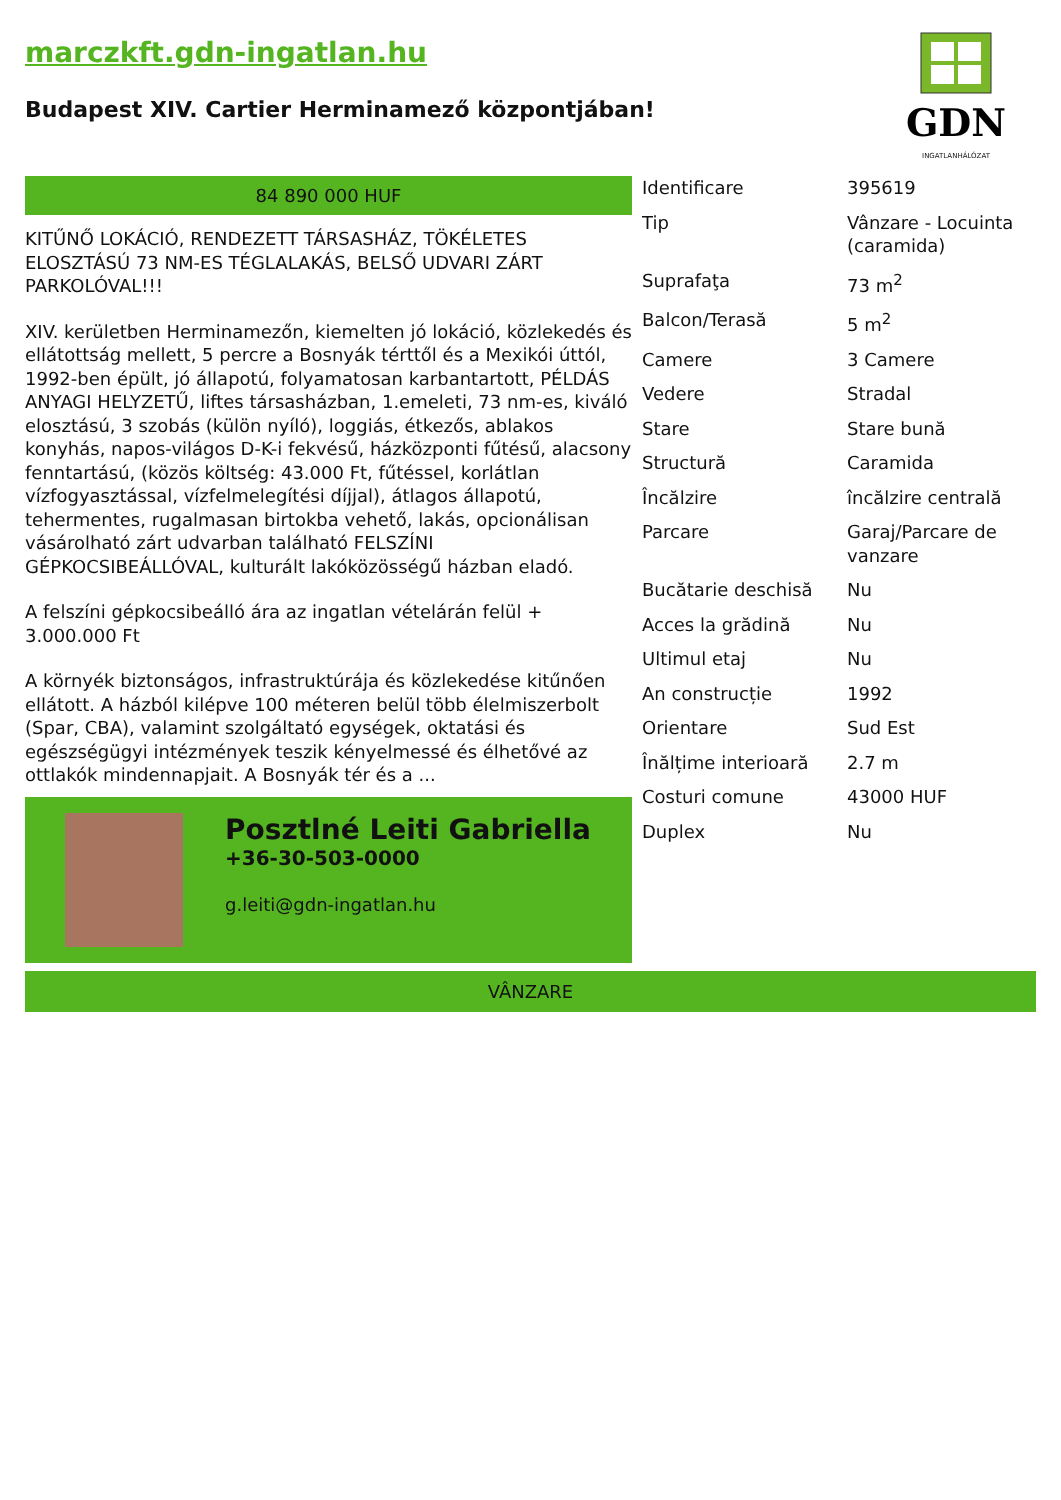marczkft.gdn-ingatlan.hu
Budapest XIV. Cartier Herminamező központjában!
GDN
INGATLANHÁLÓZAT
84 890 000 HUF
KITŰNŐ LOKÁCIÓ, RENDEZETT TÁRSASHÁZ, TÖKÉLETES ELOSZTÁSÚ 73 NM-ES TÉGLALAKÁS, BELSŐ UDVARI ZÁRT PARKOLÓVAL!!!
XIV. kerületben Herminamezőn, kiemelten jó lokáció, közlekedés és ellátottság mellett, 5 percre a Bosnyák térttől és a Mexikói úttól, 1992-ben épült, jó állapotú, folyamatosan karbantartott, PÉLDÁS ANYAGI HELYZETŰ, liftes társasházban, 1.emeleti, 73 nm-es, kiváló elosztású, 3 szobás (külön nyíló), loggiás, étkezős, ablakos konyhás, napos-világos D-K-i fekvésű, házközponti fűtésű, alacsony fenntartású, (közös költség: 43.000 Ft, fűtéssel, korlátlan vízfogyasztással, vízfelmelegítési díjjal), átlagos állapotú, tehermentes, rugalmasan birtokba vehető, lakás, opcionálisan vásárolható zárt udvarban található FELSZÍNI GÉPKOCSIBEÁLLÓVAL, kulturált lakóközösségű házban eladó.
A felszíni gépkocsibeálló ára az ingatlan vételárán felül + 3.000.000 Ft
A környék biztonságos, infrastruktúrája és közlekedése kitűnően ellátott. A házból kilépve 100 méteren belül több élelmiszerbolt (Spar, CBA), valamint szolgáltató egységek, oktatási és egészségügyi intézmények teszik kényelmessé és élhetővé az ottlakók mindennapjait. A Bosnyák tér és a ...
Posztlné Leiti Gabriella
+36-30-503-0000
g.leiti@gdn-ingatlan.hu
| Identificare | 395619 |
| Tip | Vânzare - Locuinta (caramida) |
| Suprafaţa | 73 m<sup>2</sup> |
| Balcon/Terasă | 5 m<sup>2</sup> |
| Camere | 3 Camere |
| Vedere | Stradal |
| Stare | Stare bună |
| Structură | Caramida |
| Încălzire | încălzire centrală |
| Parcare | Garaj/Parcare de vanzare |
| Bucătarie deschisă | Nu |
| Acces la grădină | Nu |
| Ultimul etaj | Nu |
| An construcție | 1992 |
| Orientare | Sud Est |
| Înălțime interioară | 2.7 m |
| Costuri comune | 43000 HUF |
| Duplex | Nu |
VÂNZARE